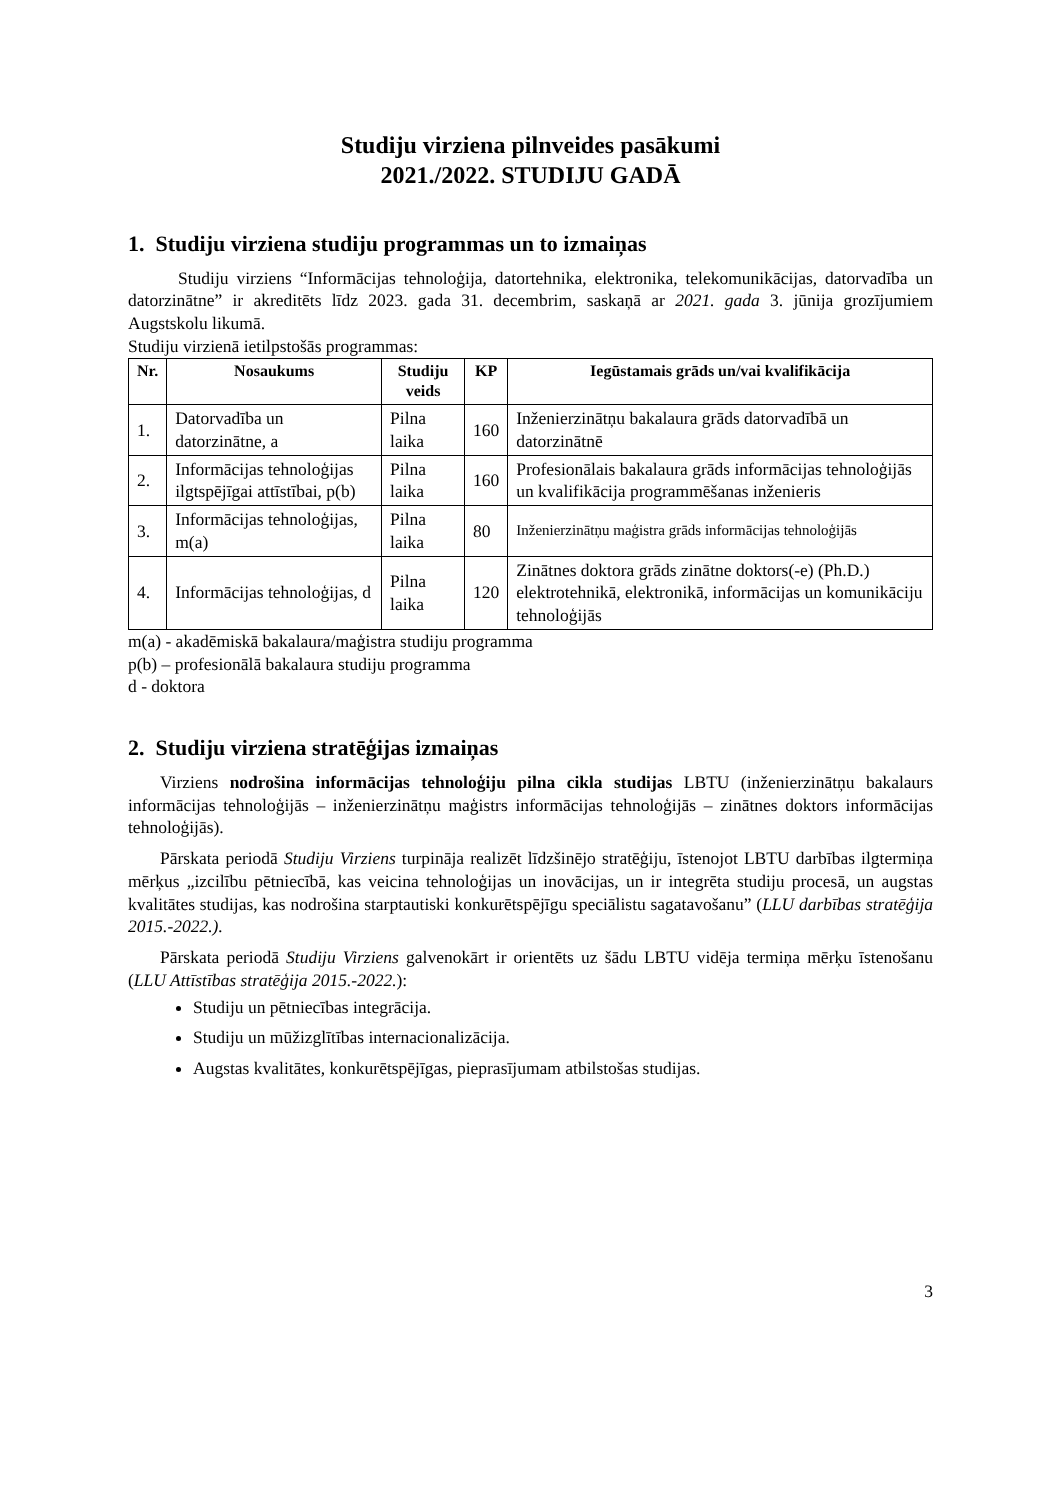Studiju virziena pilnveides pasākumi
2021./2022. STUDIJU GADĀ
1. Studiju virziena studiju programmas un to izmaiņas
Studiju virziens “Informācijas tehnoloģija, datortehnika, elektronika, telekomunikācijas, datorvadība un datorzinātne” ir akreditēts līdz 2023. gada 31. decembrim, saskaņā ar 2021. gada 3. jūnija grozījumiem Augstskolu likumā.
Studiju virzienā ietilpstošās programmas:
| Nr. | Nosaukums | Studiju veids | KP | Iegūstamais grāds un/vai kvalifikācija |
| --- | --- | --- | --- | --- |
| 1. | Datorvadība un datorzinātne, a | Pilna laika | 160 | Inženierzinātņu bakalaura grāds datorvadībā un datorzinātnē |
| 2. | Informācijas tehnoloģijas ilgtspējīgai attīstībai, p(b) | Pilna laika | 160 | Profesionālais bakalaura grāds informācijas tehnoloģijās un kvalifikācija programmēšanas inženieris |
| 3. | Informācijas tehnoloģijas, m(a) | Pilna laika | 80 | Inženierzinātņu maģistra grāds informācijas tehnoloģijās |
| 4. | Informācijas tehnoloģijas, d | Pilna laika | 120 | Zinātnes doktora grāds zinātne doktors(-e) (Ph.D.) elektrotehnikā, elektronikā, informācijas un komunikāciju tehnoloģijās |
m(a) - akadēmiskā bakalaura/maģistra studiju programma
p(b) – profesionālā bakalaura studiju programma
d - doktora
2. Studiju virziena stratēģijas izmaiņas
Virziens nodrošina informācijas tehnoloģiju pilna cikla studijas LBTU (inženierzinātņu bakalaurs informācijas tehnoloģijās – inženierzinātņu maģistrs informācijas tehnoloģijās – zinātnes doktors informācijas tehnoloģijās).
Pārskata periodā Studiju Virziens turpināja realizēt līdzšinējo stratēģiju, īstenojot LBTU darbības ilgtermiņa mērķus „izcilību pētniecībā, kas veicina tehnoloģijas un inovācijas, un ir integrēta studiju procesā, un augstas kvalitātes studijas, kas nodrošina starptautiski konkurētspējīgu speciālistu sagatavošanu” (LLU darbības stratēģija 2015.-2022.).
Pārskata periodā Studiju Virziens galvenokārt ir orientēts uz šādu LBTU vidēja termiņa mērķu īstenošanu (LLU Attīstības stratēģija 2015.-2022.):
Studiju un pētniecības integrācija.
Studiju un mūžizglītības internacionalizācija.
Augstas kvalitātes, konkurētspējīgas, pieprasījumam atbilstošas studijas.
3